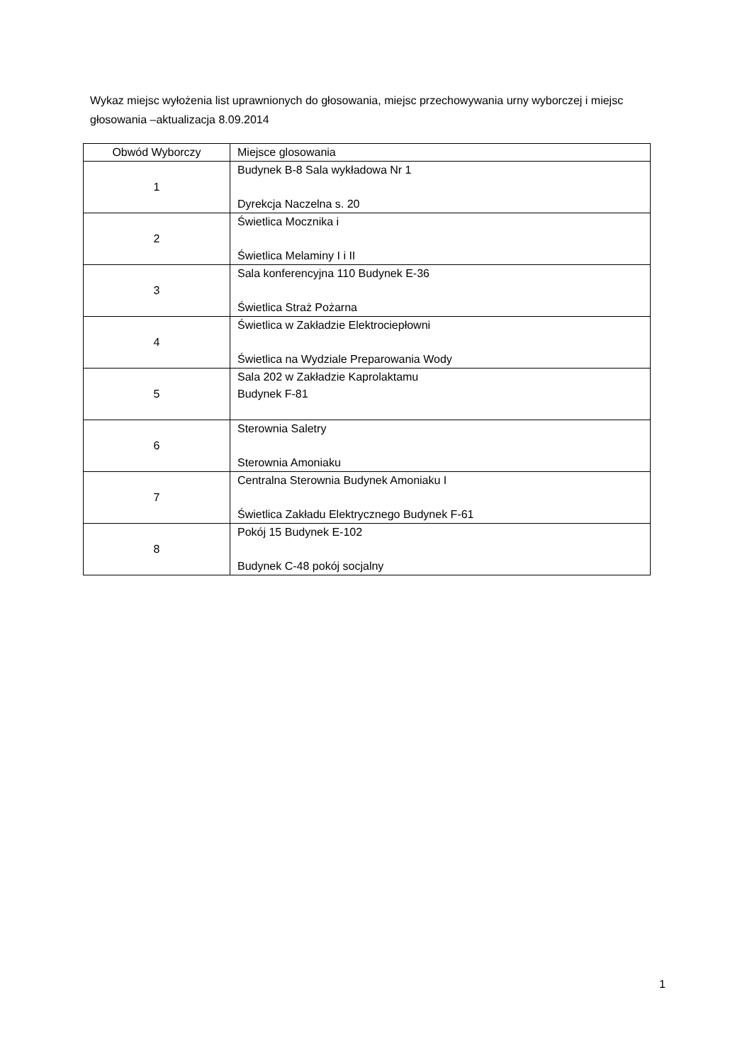Wykaz miejsc wyłożenia list uprawnionych do głosowania, miejsc przechowywania urny wyborczej i miejsc głosowania –aktualizacja 8.09.2014
| Obwód Wyborczy | Miejsce glosowania |
| --- | --- |
| 1 | Budynek B-8 Sala wykładowa Nr 1 Dyrekcja Naczelna s. 20 |
| 2 | Świetlica Mocznika i Świetlica Melaminy I i II |
| 3 | Sala konferencyjna 110 Budynek E-36 Świetlica Straż Pożarna |
| 4 | Świetlica w Zakładzie Elektrociepłowni Świetlica na Wydziale Preparowania Wody |
| 5 | Sala 202 w Zakładzie Kaprolaktamu Budynek F-81 |
| 6 | Sterownia Saletry Sterownia Amoniaku |
| 7 | Centralna Sterownia Budynek Amoniaku I Świetlica Zakładu Elektrycznego Budynek F-61 |
| 8 | Pokój 15 Budynek E-102 Budynek C-48 pokój socjalny |
1